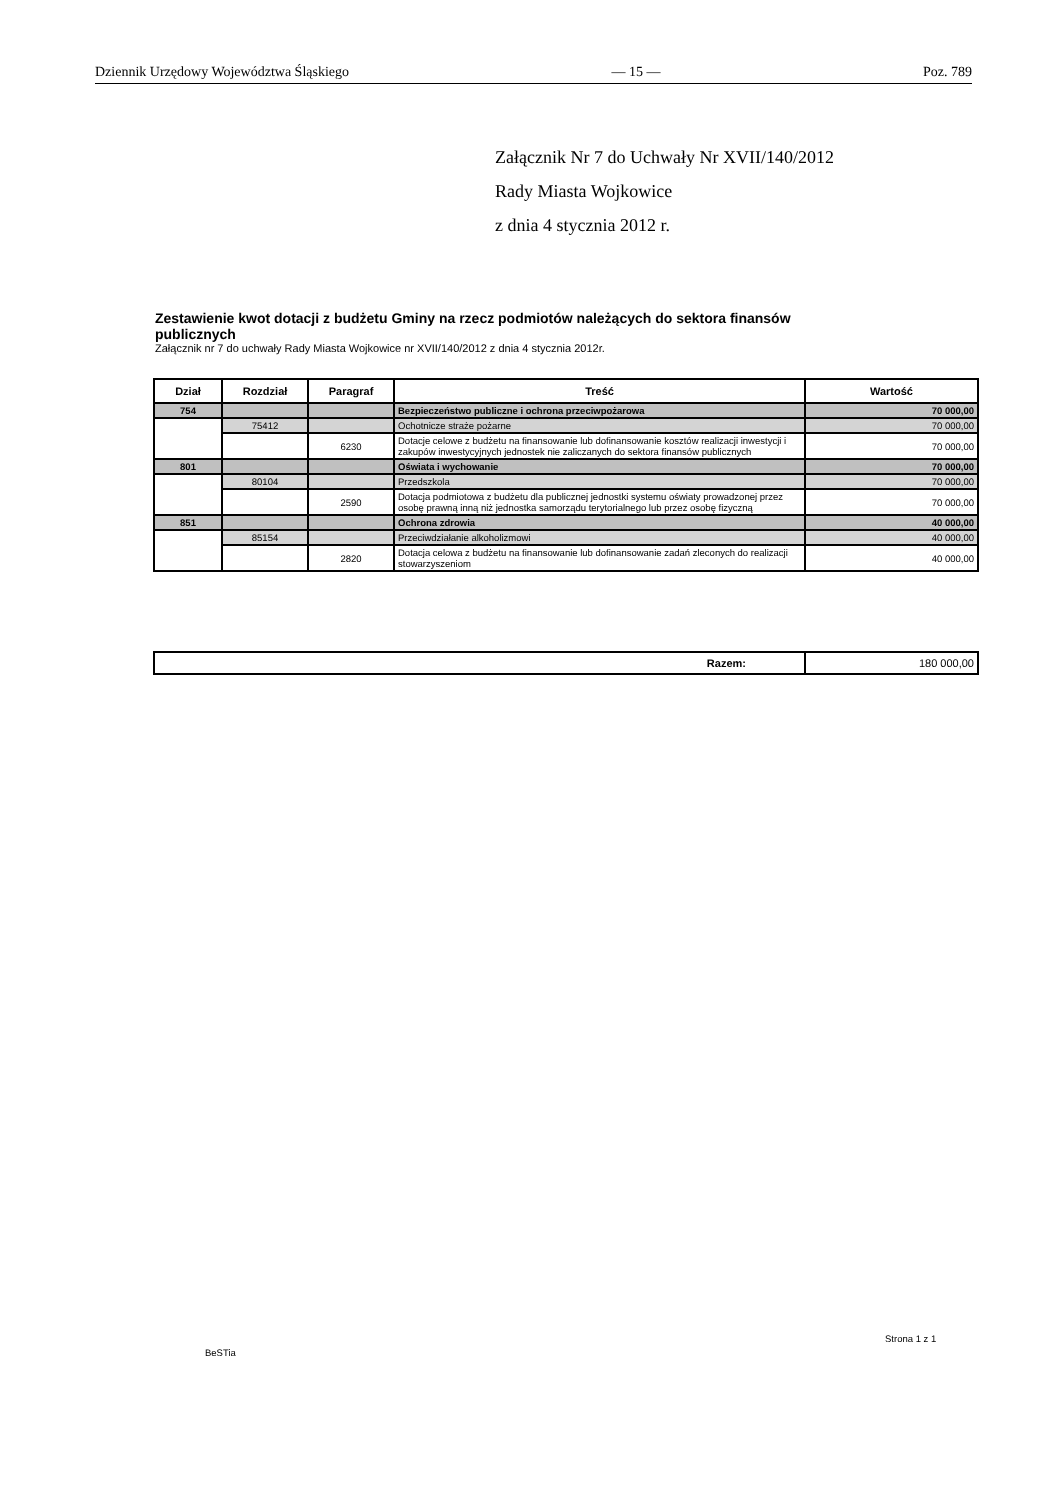Dziennik Urzędowy Województwa Śląskiego — 15 — Poz. 789
Załącznik Nr 7 do Uchwały Nr XVII/140/2012
Rady Miasta Wojkowice
z dnia 4 stycznia 2012 r.
Zestawienie kwot dotacji z budżetu Gminy na rzecz podmiotów należących do sektora finansów publicznych
Załącznik nr 7 do uchwały Rady Miasta Wojkowice nr XVII/140/2012 z dnia 4 stycznia 2012r.
| Dział | Rozdział | Paragraf | Treść | Wartość |
| --- | --- | --- | --- | --- |
| 754 | | | Bezpieczeństwo publiczne i ochrona przeciwpożarowa | 70 000,00 |
| | 75412 | | Ochotnicze straże pożarne | 70 000,00 |
| | | 6230 | Dotacje celowe z budżetu na finansowanie lub dofinansowanie kosztów realizacji inwestycji i zakupów inwestycyjnych jednostek nie zaliczanych do sektora finansów publicznych | 70 000,00 |
| 801 | | | Oświata i wychowanie | 70 000,00 |
| | 80104 | | Przedszkola | 70 000,00 |
| | | 2590 | Dotacja podmiotowa z budżetu dla publicznej jednostki systemu oświaty prowadzonej przez osobę prawną inną niż jednostka samorządu terytorialnego lub przez osobę fizyczną | 70 000,00 |
| 851 | | | Ochrona zdrowia | 40 000,00 |
| | 85154 | | Przeciwdziałanie alkoholizmowi | 40 000,00 |
| | | 2820 | Dotacja celowa z budżetu na finansowanie lub dofinansowanie zadań zleconych do realizacji stowarzyszeniom | 40 000,00 |
| Razem: | 180 000,00 |
Strona 1 z 1
BeSTia